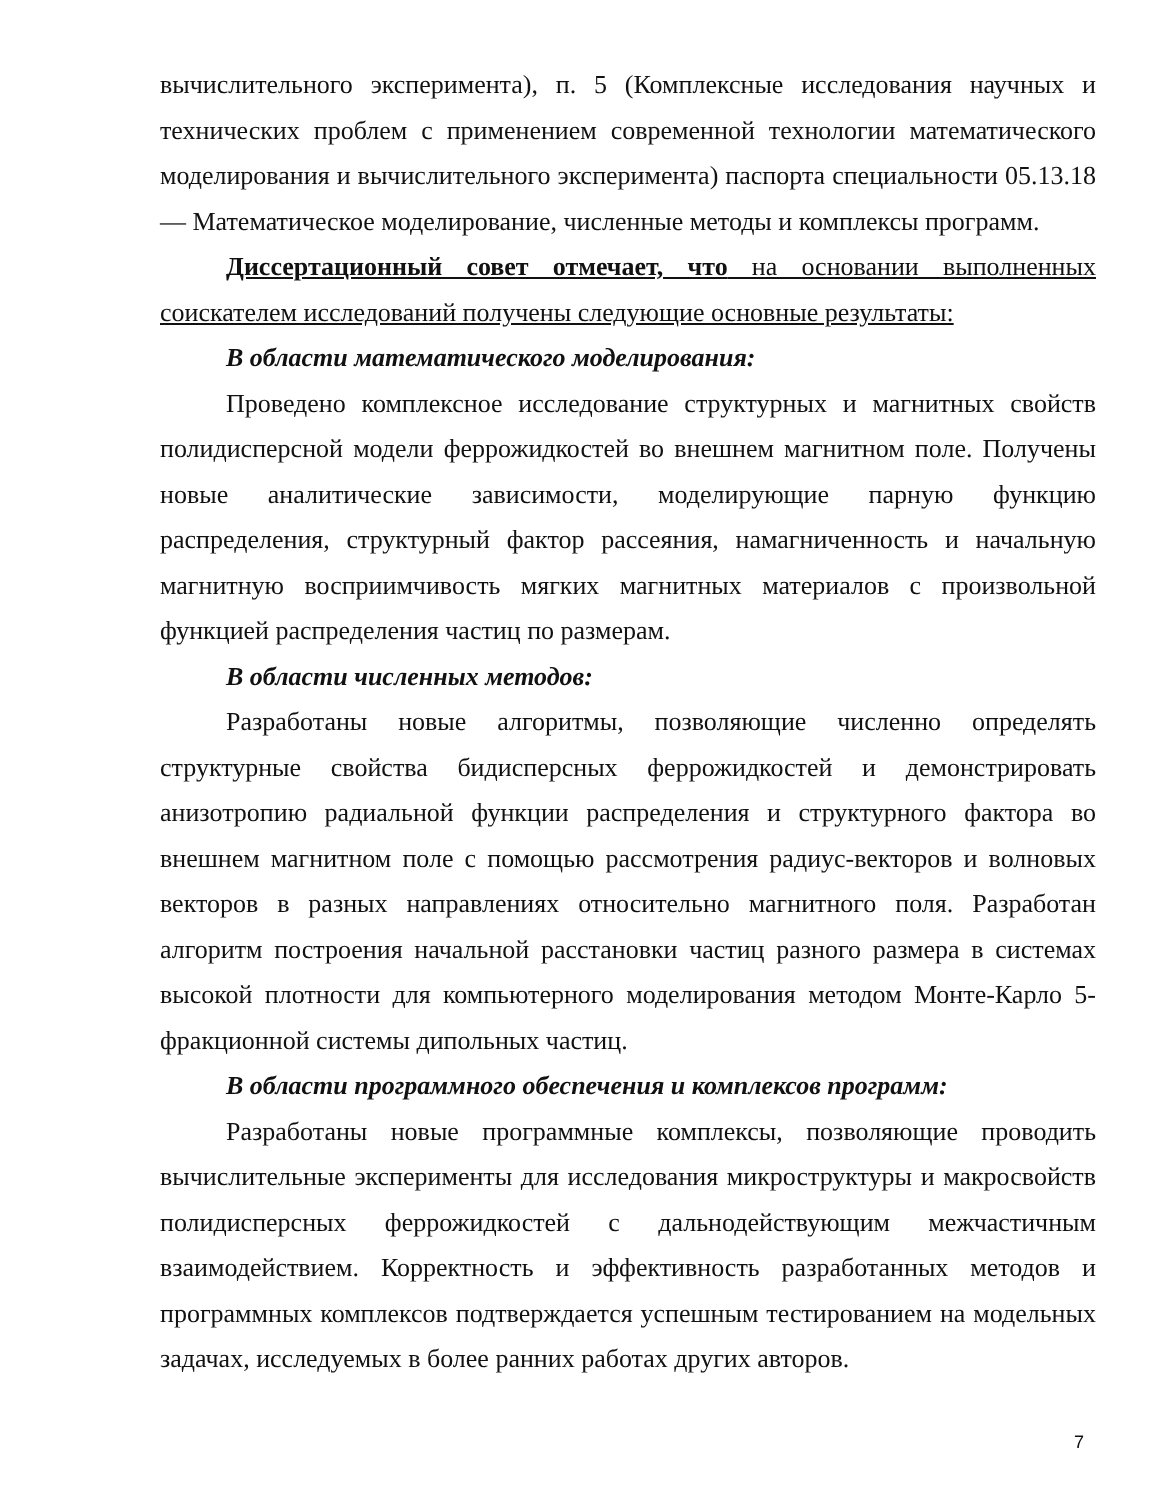вычислительного эксперимента), п. 5 (Комплексные исследования научных и технических проблем с применением современной технологии математического моделирования и вычислительного эксперимента) паспорта специальности 05.13.18 — Математическое моделирование, численные методы и комплексы программ.
Диссертационный совет отмечает, что на основании выполненных соискателем исследований получены следующие основные результаты:
В области математического моделирования:
Проведено комплексное исследование структурных и магнитных свойств полидисперсной модели феррожидкостей во внешнем магнитном поле. Получены новые аналитические зависимости, моделирующие парную функцию распределения, структурный фактор рассеяния, намагниченность и начальную магнитную восприимчивость мягких магнитных материалов с произвольной функцией распределения частиц по размерам.
В области численных методов:
Разработаны новые алгоритмы, позволяющие численно определять структурные свойства бидисперсных феррожидкостей и демонстрировать анизотропию радиальной функции распределения и структурного фактора во внешнем магнитном поле с помощью рассмотрения радиус-векторов и волновых векторов в разных направлениях относительно магнитного поля. Разработан алгоритм построения начальной расстановки частиц разного размера в системах высокой плотности для компьютерного моделирования методом Монте-Карло 5-фракционной системы дипольных частиц.
В области программного обеспечения и комплексов программ:
Разработаны новые программные комплексы, позволяющие проводить вычислительные эксперименты для исследования микроструктуры и макросвойств полидисперсных феррожидкостей с дальнодействующим межчастичным взаимодействием. Корректность и эффективность разработанных методов и программных комплексов подтверждается успешным тестированием на модельных задачах, исследуемых в более ранних работах других авторов.
7